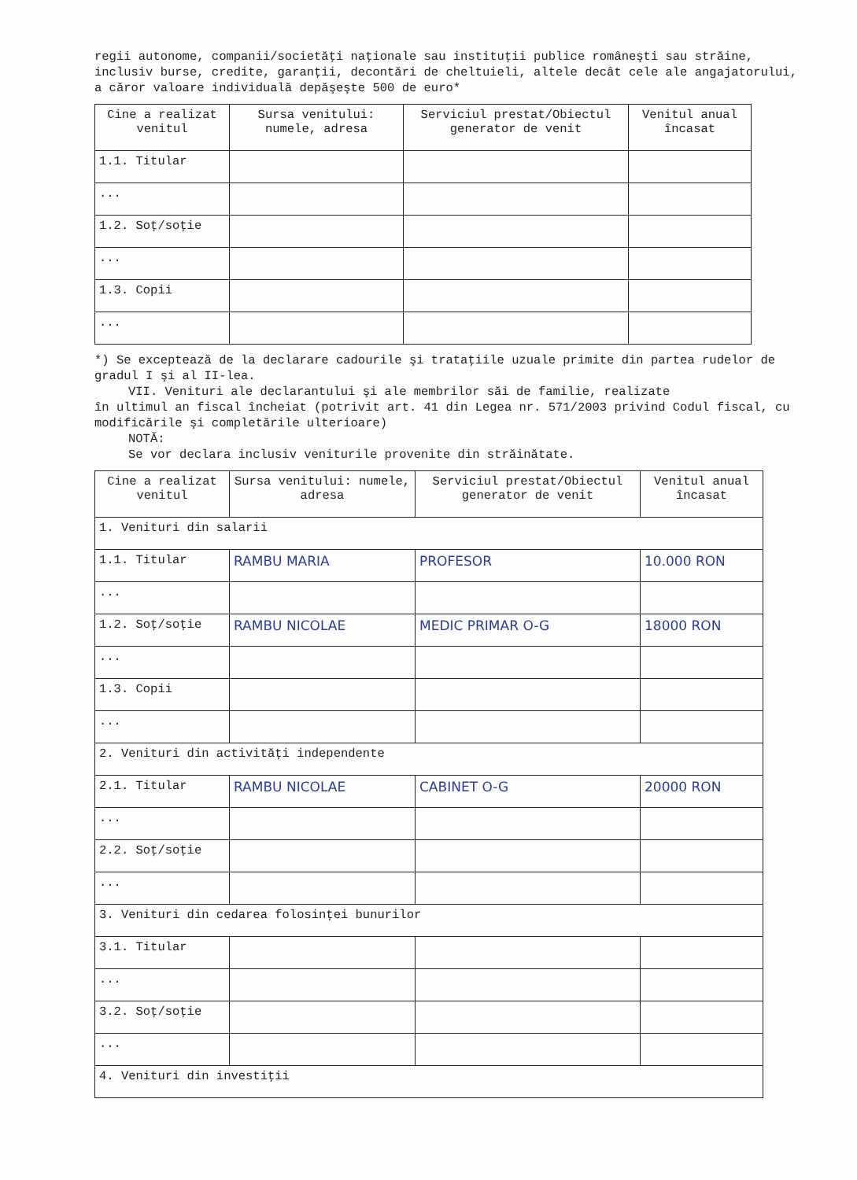regii autonome, companii/societăţi naţionale sau instituţii publice româneşti sau străine, inclusiv burse, credite, garanţii, decontări de cheltuieli, altele decât cele ale angajatorului, a căror valoare individuală depăşeşte 500 de euro*
| Cine a realizat venitul | Sursa venitului: numele, adresa | Serviciul prestat/Obiectul generator de venit | Venitul anual încasat |
| --- | --- | --- | --- |
| 1.1. Titular | | | |
| ... | | | |
| 1.2. Soţ/soţie | | | |
| ... | | | |
| 1.3. Copii | | | |
| ... | | | |
*) Se exceptează de la declarare cadourile şi trataţiile uzuale primite din partea rudelor de gradul I şi al II-lea.
VII. Venituri ale declarantului şi ale membrilor săi de familie, realizate
în ultimul an fiscal încheiat (potrivit art. 41 din Legea nr. 571/2003 privind Codul fiscal, cu modificările şi completările ulterioare)
NOTĂ:
Se vor declara inclusiv veniturile provenite din străinătate.
| Cine a realizat venitul | Sursa venitului: numele, adresa | Serviciul prestat/Obiectul generator de venit | Venitul anual încasat |
| --- | --- | --- | --- |
| 1. Venituri din salarii | | | |
| 1.1. Titular | RAMBU MARIA | PROFESOR | 10.000 RON |
| ... | | | |
| 1.2. Soţ/soţie | RAMBU NICOLAE | MEDIC PRIMAR O-G | 18000 RON |
| ... | | | |
| 1.3. Copii | | | |
| ... | | | |
| 2. Venituri din activităţi independente | | | |
| 2.1. Titular | RAMBU NICOLAE | CABINET O-G | 20000 RON |
| ... | | | |
| 2.2. Soţ/soţie | | | |
| ... | | | |
| 3. Venituri din cedarea folosinţei bunurilor | | | |
| 3.1. Titular | | | |
| ... | | | |
| 3.2. Soţ/soţie | | | |
| ... | | | |
| 4. Venituri din investiţii | | | |